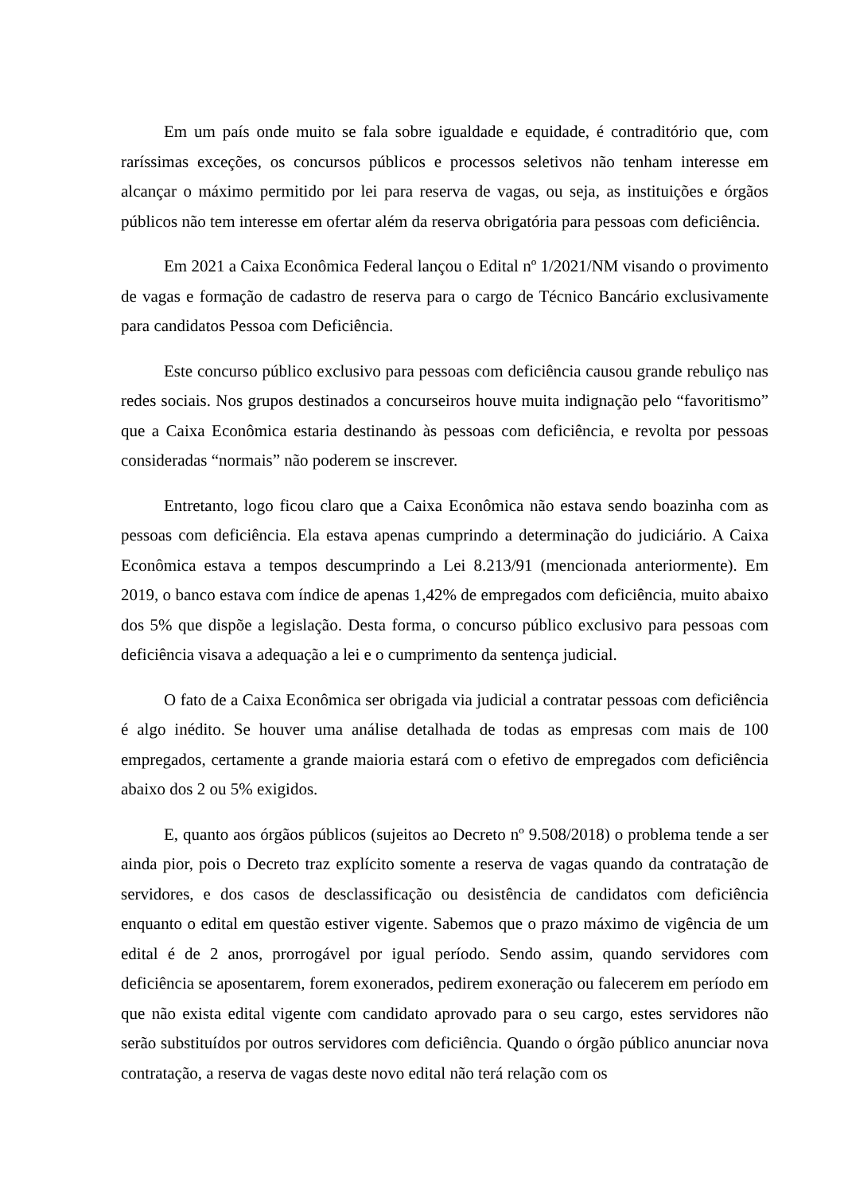Em um país onde muito se fala sobre igualdade e equidade, é contraditório que, com raríssimas exceções, os concursos públicos e processos seletivos não tenham interesse em alcançar o máximo permitido por lei para reserva de vagas, ou seja, as instituições e órgãos públicos não tem interesse em ofertar além da reserva obrigatória para pessoas com deficiência.
Em 2021 a Caixa Econômica Federal lançou o Edital nº 1/2021/NM visando o provimento de vagas e formação de cadastro de reserva para o cargo de Técnico Bancário exclusivamente para candidatos Pessoa com Deficiência.
Este concurso público exclusivo para pessoas com deficiência causou grande rebuliço nas redes sociais. Nos grupos destinados a concurseiros houve muita indignação pelo “favoritismo” que a Caixa Econômica estaria destinando às pessoas com deficiência, e revolta por pessoas consideradas “normais” não poderem se inscrever.
Entretanto, logo ficou claro que a Caixa Econômica não estava sendo boazinha com as pessoas com deficiência. Ela estava apenas cumprindo a determinação do judiciário. A Caixa Econômica estava a tempos descumprindo a Lei 8.213/91 (mencionada anteriormente). Em 2019, o banco estava com índice de apenas 1,42% de empregados com deficiência, muito abaixo dos 5% que dispõe a legislação. Desta forma, o concurso público exclusivo para pessoas com deficiência visava a adequação a lei e o cumprimento da sentença judicial.
O fato de a Caixa Econômica ser obrigada via judicial a contratar pessoas com deficiência é algo inédito. Se houver uma análise detalhada de todas as empresas com mais de 100 empregados, certamente a grande maioria estará com o efetivo de empregados com deficiência abaixo dos 2 ou 5% exigidos.
E, quanto aos órgãos públicos (sujeitos ao Decreto nº 9.508/2018) o problema tende a ser ainda pior, pois o Decreto traz explícito somente a reserva de vagas quando da contratação de servidores, e dos casos de desclassificação ou desistência de candidatos com deficiência enquanto o edital em questão estiver vigente. Sabemos que o prazo máximo de vigência de um edital é de 2 anos, prorrogável por igual período. Sendo assim, quando servidores com deficiência se aposentarem, forem exonerados, pedirem exoneração ou falecerem em período em que não exista edital vigente com candidato aprovado para o seu cargo, estes servidores não serão substituídos por outros servidores com deficiência. Quando o órgão público anunciar nova contratação, a reserva de vagas deste novo edital não terá relação com os